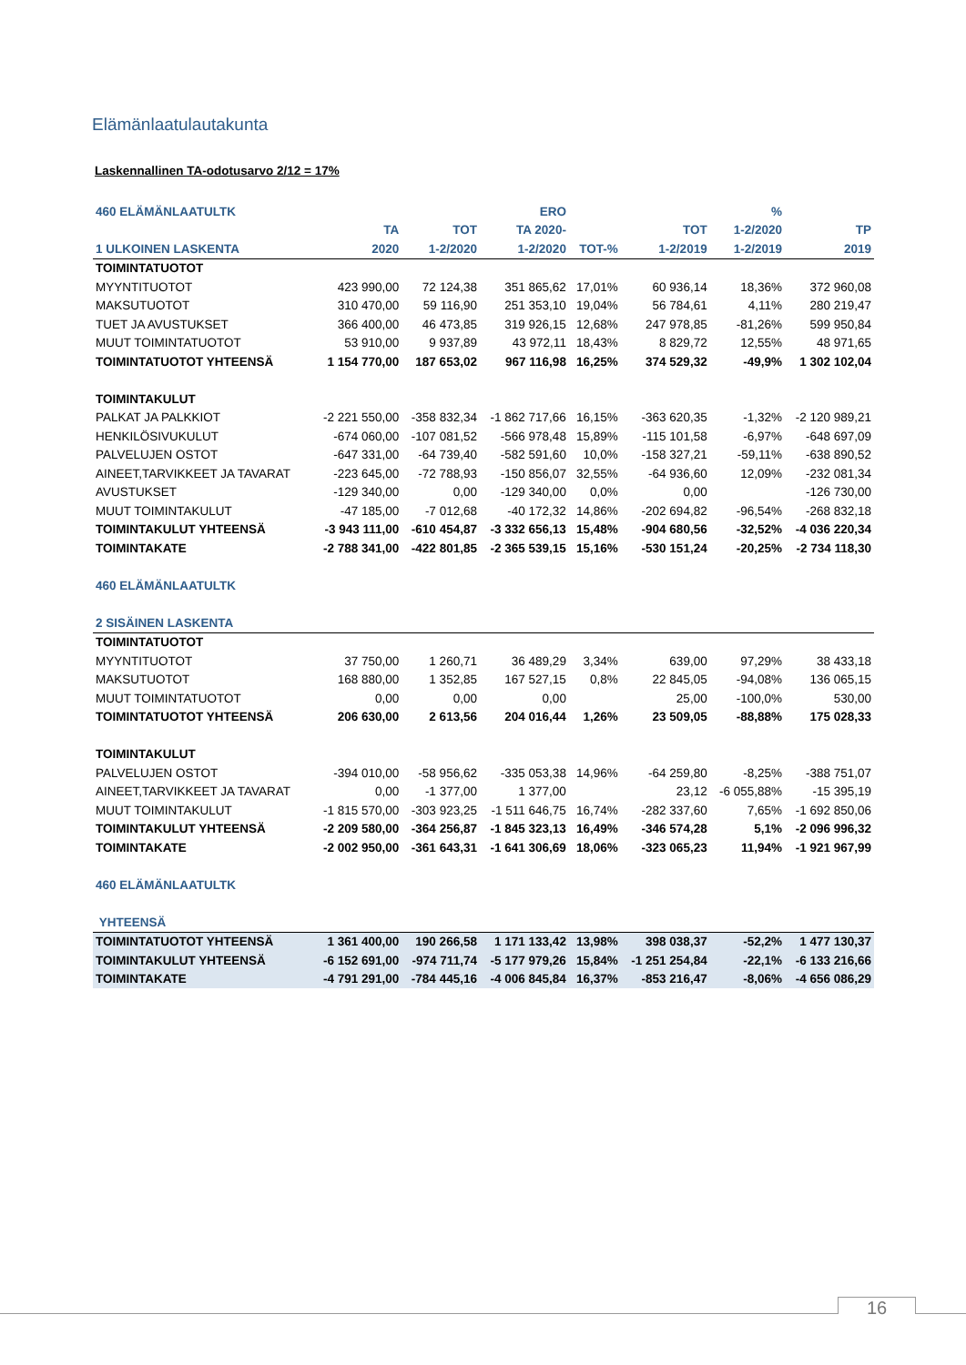Elämänlaatulautakunta
Laskennallinen TA-odotusarvo 2/12 = 17%
| 460 ELÄMÄNLAATULTK | | | ERO | | | % | |
| --- | --- | --- | --- | --- | --- | --- | --- |
| | TA | TOT | TA 2020- | | TOT | 1-2/2020 | TP |
| 1 ULKOINEN LASKENTA | 2020 | 1-2/2020 | 1-2/2020 | TOT-% | 1-2/2019 | 1-2/2019 | 2019 |
| TOIMINTATUOTOT | | | | | | | |
| MYYNTITUOTOT | 423 990,00 | 72 124,38 | 351 865,62 | 17,01% | 60 936,14 | 18,36% | 372 960,08 |
| MAKSUTUOTOT | 310 470,00 | 59 116,90 | 251 353,10 | 19,04% | 56 784,61 | 4,11% | 280 219,47 |
| TUET JA AVUSTUKSET | 366 400,00 | 46 473,85 | 319 926,15 | 12,68% | 247 978,85 | -81,26% | 599 950,84 |
| MUUT TOIMINTATUOTOT | 53 910,00 | 9 937,89 | 43 972,11 | 18,43% | 8 829,72 | 12,55% | 48 971,65 |
| TOIMINTATUOTOT YHTEENSÄ | 1 154 770,00 | 187 653,02 | 967 116,98 | 16,25% | 374 529,32 | -49,9% | 1 302 102,04 |
| TOIMINTAKULUT | | | | | | | |
| PALKAT JA PALKKIOT | -2 221 550,00 | -358 832,34 | -1 862 717,66 | 16,15% | -363 620,35 | -1,32% | -2 120 989,21 |
| HENKILÖSIVUKULUT | -674 060,00 | -107 081,52 | -566 978,48 | 15,89% | -115 101,58 | -6,97% | -648 697,09 |
| PALVELUJEN OSTOT | -647 331,00 | -64 739,40 | -582 591,60 | 10,0% | -158 327,21 | -59,11% | -638 890,52 |
| AINEET,TARVIKKEET JA TAVARAT | -223 645,00 | -72 788,93 | -150 856,07 | 32,55% | -64 936,60 | 12,09% | -232 081,34 |
| AVUSTUKSET | -129 340,00 | 0,00 | -129 340,00 | 0,0% | 0,00 | | -126 730,00 |
| MUUT TOIMINTAKULUT | -47 185,00 | -7 012,68 | -40 172,32 | 14,86% | -202 694,82 | -96,54% | -268 832,18 |
| TOIMINTAKULUT YHTEENSÄ | -3 943 111,00 | -610 454,87 | -3 332 656,13 | 15,48% | -904 680,56 | -32,52% | -4 036 220,34 |
| TOIMINTAKATE | -2 788 341,00 | -422 801,85 | -2 365 539,15 | 15,16% | -530 151,24 | -20,25% | -2 734 118,30 |
| 460 ELÄMÄNLAATULTK | | | | | | | |
| 2 SISÄINEN LASKENTA | | | | | | | |
| TOIMINTATUOTOT | | | | | | | |
| MYYNTITUOTOT | 37 750,00 | 1 260,71 | 36 489,29 | 3,34% | 639,00 | 97,29% | 38 433,18 |
| MAKSUTUOTOT | 168 880,00 | 1 352,85 | 167 527,15 | 0,8% | 22 845,05 | -94,08% | 136 065,15 |
| MUUT TOIMINTATUOTOT | 0,00 | 0,00 | 0,00 | | 25,00 | -100,0% | 530,00 |
| TOIMINTATUOTOT YHTEENSÄ | 206 630,00 | 2 613,56 | 204 016,44 | 1,26% | 23 509,05 | -88,88% | 175 028,33 |
| TOIMINTAKULUT | | | | | | | |
| PALVELUJEN OSTOT | -394 010,00 | -58 956,62 | -335 053,38 | 14,96% | -64 259,80 | -8,25% | -388 751,07 |
| AINEET,TARVIKKEET JA TAVARAT | 0,00 | -1 377,00 | 1 377,00 | | 23,12 | -6 055,88% | -15 395,19 |
| MUUT TOIMINTAKULUT | -1 815 570,00 | -303 923,25 | -1 511 646,75 | 16,74% | -282 337,60 | 7,65% | -1 692 850,06 |
| TOIMINTAKULUT YHTEENSÄ | -2 209 580,00 | -364 256,87 | -1 845 323,13 | 16,49% | -346 574,28 | 5,1% | -2 096 996,32 |
| TOIMINTAKATE | -2 002 950,00 | -361 643,31 | -1 641 306,69 | 18,06% | -323 065,23 | 11,94% | -1 921 967,99 |
| 460 ELÄMÄNLAATULTK | | | | | | | |
| YHTEENSÄ | | | | | | | |
| TOIMINTATUOTOT YHTEENSÄ | 1 361 400,00 | 190 266,58 | 1 171 133,42 | 13,98% | 398 038,37 | -52,2% | 1 477 130,37 |
| TOIMINTAKULUT YHTEENSÄ | -6 152 691,00 | -974 711,74 | -5 177 979,26 | 15,84% | -1 251 254,84 | -22,1% | -6 133 216,66 |
| TOIMINTAKATE | -4 791 291,00 | -784 445,16 | -4 006 845,84 | 16,37% | -853 216,47 | -8,06% | -4 656 086,29 |
16